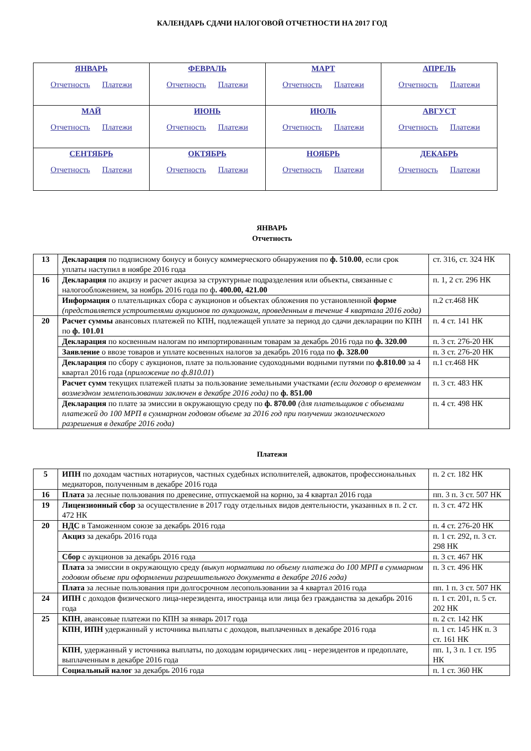КАЛЕНДАРЬ СДАЧИ НАЛОГОВОЙ ОТЧЕТНОСТИ НА 2017 ГОД
| ЯНВАРЬ Отчетность Платежи | ФЕВРАЛЬ Отчетность Платежи | МАРТ Отчетность Платежи | АПРЕЛЬ Отчетность Платежи |
| МАЙ Отчетность Платежи | ИЮНЬ Отчетность Платежи | ИЮЛЬ Отчетность Платежи | АВГУСТ Отчетность Платежи |
| СЕНТЯБРЬ Отчетность Платежи | ОКТЯБРЬ Отчетность Платежи | НОЯБРЬ Отчетность Платежи | ДЕКАБРЬ Отчетность Платежи |
ЯНВАРЬ
Отчетность
| 13 | Декларация по подписному бонусу и бонусу коммерческого обнаружения по ф. 510.00 , если срок уплаты наступил в ноябре 2016 года | ст. 316, ст. 324 НК |
| 16 | Декларация по акцизу и расчет акциза за структурные подразделения или объекты, связанные с налогообложением, за ноябрь 2016 года по ф . 400.00, 421.00 | п. 1, 2 ст. 296 НК |
| | Информация о плательщиках сбора с аукционов и объектах обложения по установленной форме (представляется устроителями аукционов по аукционам, проведенным в течение 4 квартала 2016 года) | п.2 ст.468 НК |
| 20 | Расчет суммы авансовых платежей по КПН, подлежащей уплате за период до сдачи декларации по КПН по ф. 101.01 | п. 4 ст. 141 НК |
| | Декларация по косвенным налогам по импортированным товарам за декабрь 2016 года по ф. 320.00 | п. 3 ст. 276-20 НК |
| | Заявление о ввозе товаров и уплате косвенных налогов за декабрь 2016 года по ф. 328.00 | п. 3 ст. 276-20 НК |
| | Декларация по сбору с аукционов, плате за пользование судоходными водными путями по ф.810.00 за 4 квартал 2016 года ( приложение по ф.810.01 ) | п.1 ст.468 НК |
| | Расчет сумм текущих платежей платы за пользование земельными участками (если договор о временном возмездном землепользовании заключен в декабре 2016 года) по ф. 851.00 | п. 3 ст. 483 НК |
| | Декларация по плате за эмиссии в окружающую среду по ф. 870.00 (для плательщиков с объемами платежей до 100 МРП в суммарном годовом объеме за 2016 год при получении экологического разрешения в декабре 2016 года) | п. 4 ст. 498 НК |
Платежи
| 5 | ИПН по доходам частных нотариусов, частных судебных исполнителей, адвокатов, профессиональных медиаторов, полученным в декабре 2016 года | п. 2 ст. 182 НК |
| 16 | Плата за лесные пользования по древесине, отпускаемой на корню, за 4 квартал 2016 года | пп. 3 п. 3 ст. 507 НК |
| 19 | Лицензионный сбор за осуществление в 2017 году отдельных видов деятельности, указанных в п. 2 ст. 472 НК | п. 3 ст. 472 НК |
| 20 | НДС в Таможенном союзе за декабрь 2016 года | п. 4 ст. 276-20 НК |
| | Акциз за декабрь 2016 года | п. 1 ст. 292, п. 3 ст. 298 НК |
| | Сбор с аукционов за декабрь 2016 года | п. 3 ст. 467 НК |
| | Плата за эмиссии в окружающую среду (выкуп норматива по объему платежа до 100 МРП в суммарном годовом объеме при оформлении разрешительного документа в декабре 2016 года) | п. 3 ст. 496 НК |
| | Плата за лесные пользования при долгосрочном лесопользовании за 4 квартал 2016 года | пп. 1 п. 3 ст. 507 НК |
| 24 | ИПН с доходов физического лица-нерезидента, иностранца или лица без гражданства за декабрь 2016 года | п. 1 ст. 201, п. 5 ст. 202 НК |
| 25 | КПН , авансовые платежи по КПН за январь 2017 года | п. 2 ст. 142 НК |
| | КПН , ИПН удержанный у источника выплаты с доходов, выплаченных в декабре 2016 года | п. 1 ст. 145 НК п. 3 ст. 161 НК |
| | КПН , удержанный у источника выплаты, по доходам юридических лиц - нерезидентов и предоплате, выплаченным в декабре 2016 года | пп. 1, 3 п. 1 ст. 195 НК |
| | Социальный налог за декабрь 2016 года | п. 1 ст. 360 НК |